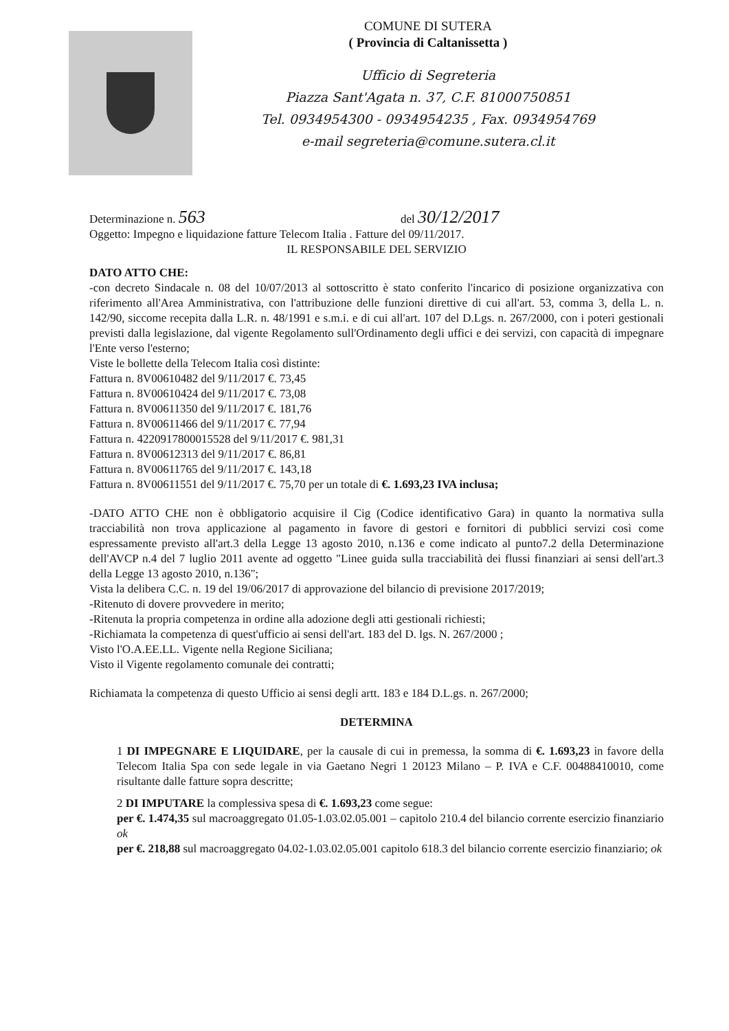COMUNE DI SUTERA
( Provincia di Caltanissetta )
Ufficio di Segreteria
Piazza Sant'Agata n. 37, C.F. 81000750851
Tel. 0934954300 - 0934954235 , Fax. 0934954769
e-mail segreteria@comune.sutera.cl.it
Determinazione n. 563 del 30/12/2017
Oggetto: Impegno e liquidazione fatture Telecom Italia . Fatture del 09/11/2017.
IL RESPONSABILE DEL SERVIZIO
DATO ATTO CHE:
-con decreto Sindacale n. 08 del 10/07/2013 al sottoscritto è stato conferito l'incarico di posizione organizzativa con riferimento all'Area Amministrativa, con l'attribuzione delle funzioni direttive di cui all'art. 53, comma 3, della L. n. 142/90, siccome recepita dalla L.R. n. 48/1991 e s.m.i. e di cui all'art. 107 del D.Lgs. n. 267/2000, con i poteri gestionali previsti dalla legislazione, dal vigente Regolamento sull'Ordinamento degli uffici e dei servizi, con capacità di impegnare l'Ente verso l'esterno;
Viste le bollette della Telecom Italia così distinte:
Fattura n. 8V00610482 del 9/11/2017 €. 73,45
Fattura n. 8V00610424 del 9/11/2017 €. 73,08
Fattura n. 8V00611350 del 9/11/2017 €. 181,76
Fattura n. 8V00611466 del 9/11/2017 €. 77,94
Fattura n. 4220917800015528 del 9/11/2017 €. 981,31
Fattura n. 8V00612313 del 9/11/2017 €. 86,81
Fattura n. 8V00611765 del 9/11/2017 €. 143,18
Fattura n. 8V00611551 del 9/11/2017 €. 75,70 per un totale di €. 1.693,23 IVA inclusa;
-DATO ATTO CHE non è obbligatorio acquisire il Cig (Codice identificativo Gara) in quanto la normativa sulla tracciabilità non trova applicazione al pagamento in favore di gestori e fornitori di pubblici servizi così come espressamente previsto all'art.3 della Legge 13 agosto 2010, n.136 e come indicato al punto7.2 della Determinazione dell'AVCP n.4 del 7 luglio 2011 avente ad oggetto "Linee guida sulla tracciabilità dei flussi finanziari ai sensi dell'art.3 della Legge 13 agosto 2010, n.136";
Vista la delibera C.C. n. 19 del 19/06/2017 di approvazione del bilancio di previsione 2017/2019;
-Ritenuto di dovere provvedere in merito;
-Ritenuta la propria competenza in ordine alla adozione degli atti gestionali richiesti;
-Richiamata la competenza di quest'ufficio ai sensi dell'art. 183 del D. lgs. N. 267/2000 ;
Visto l'O.A.EE.LL. Vigente nella Regione Siciliana;
Visto il Vigente regolamento comunale dei contratti;
Richiamata la competenza di questo Ufficio ai sensi degli artt. 183 e 184 D.L.gs. n. 267/2000;
DETERMINA
1 DI IMPEGNARE E LIQUIDARE, per la causale di cui in premessa, la somma di €. 1.693,23 in favore della Telecom Italia Spa con sede legale in via Gaetano Negri 1 20123 Milano – P. IVA e C.F. 00488410010, come risultante dalle fatture sopra descritte;
2 DI IMPUTARE la complessiva spesa di €. 1.693,23 come segue:
per €. 1.474,35 sul macroaggregato 01.05-1.03.02.05.001 – capitolo 210.4 del bilancio corrente esercizio finanziario ok
per €. 218,88 sul macroaggregato 04.02-1.03.02.05.001 capitolo 618.3 del bilancio corrente esercizio finanziario; ok